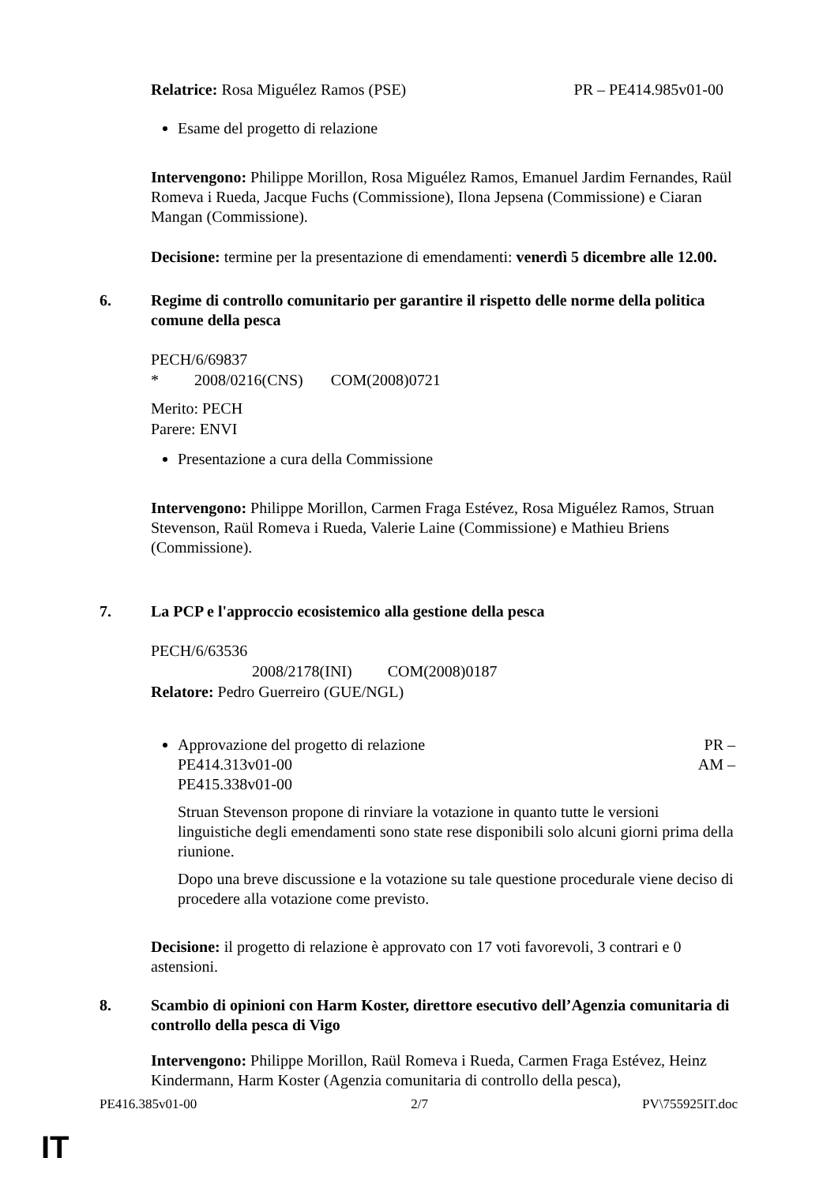Relatrice: Rosa Miguélez Ramos (PSE) PR – PE414.985v01-00
Esame del progetto di relazione
Intervengono: Philippe Morillon, Rosa Miguélez Ramos, Emanuel Jardim Fernandes, Raül Romeva i Rueda, Jacque Fuchs (Commissione), Ilona Jepsena (Commissione) e Ciaran Mangan (Commissione).
Decisione: termine per la presentazione di emendamenti: venerdì 5 dicembre alle 12.00.
6. Regime di controllo comunitario per garantire il rispetto delle norme della politica comune della pesca
PECH/6/69837
* 2008/0216(CNS) COM(2008)0721
Merito: PECH
Parere: ENVI
Presentazione a cura della Commissione
Intervengono: Philippe Morillon, Carmen Fraga Estévez, Rosa Miguélez Ramos, Struan Stevenson, Raül Romeva i Rueda, Valerie Laine (Commissione) e Mathieu Briens (Commissione).
7. La PCP e l'approccio ecosistemico alla gestione della pesca
PECH/6/63536
2008/2178(INI) COM(2008)0187
Relatore: Pedro Guerreiro (GUE/NGL)
Approvazione del progetto di relazione PR –
PE414.313v01-00 AM –
PE415.338v01-00
Struan Stevenson propone di rinviare la votazione in quanto tutte le versioni linguistiche degli emendamenti sono state rese disponibili solo alcuni giorni prima della riunione.
Dopo una breve discussione e la votazione su tale questione procedurale viene deciso di procedere alla votazione come previsto.
Decisione: il progetto di relazione è approvato con 17 voti favorevoli, 3 contrari e 0 astensioni.
8. Scambio di opinioni con Harm Koster, direttore esecutivo dell’Agenzia comunitaria di controllo della pesca di Vigo
Intervengono: Philippe Morillon, Raül Romeva i Rueda, Carmen Fraga Estévez, Heinz Kindermann, Harm Koster (Agenzia comunitaria di controllo della pesca),
PE416.385v01-00 2/7 PV\755925IT.doc
IT